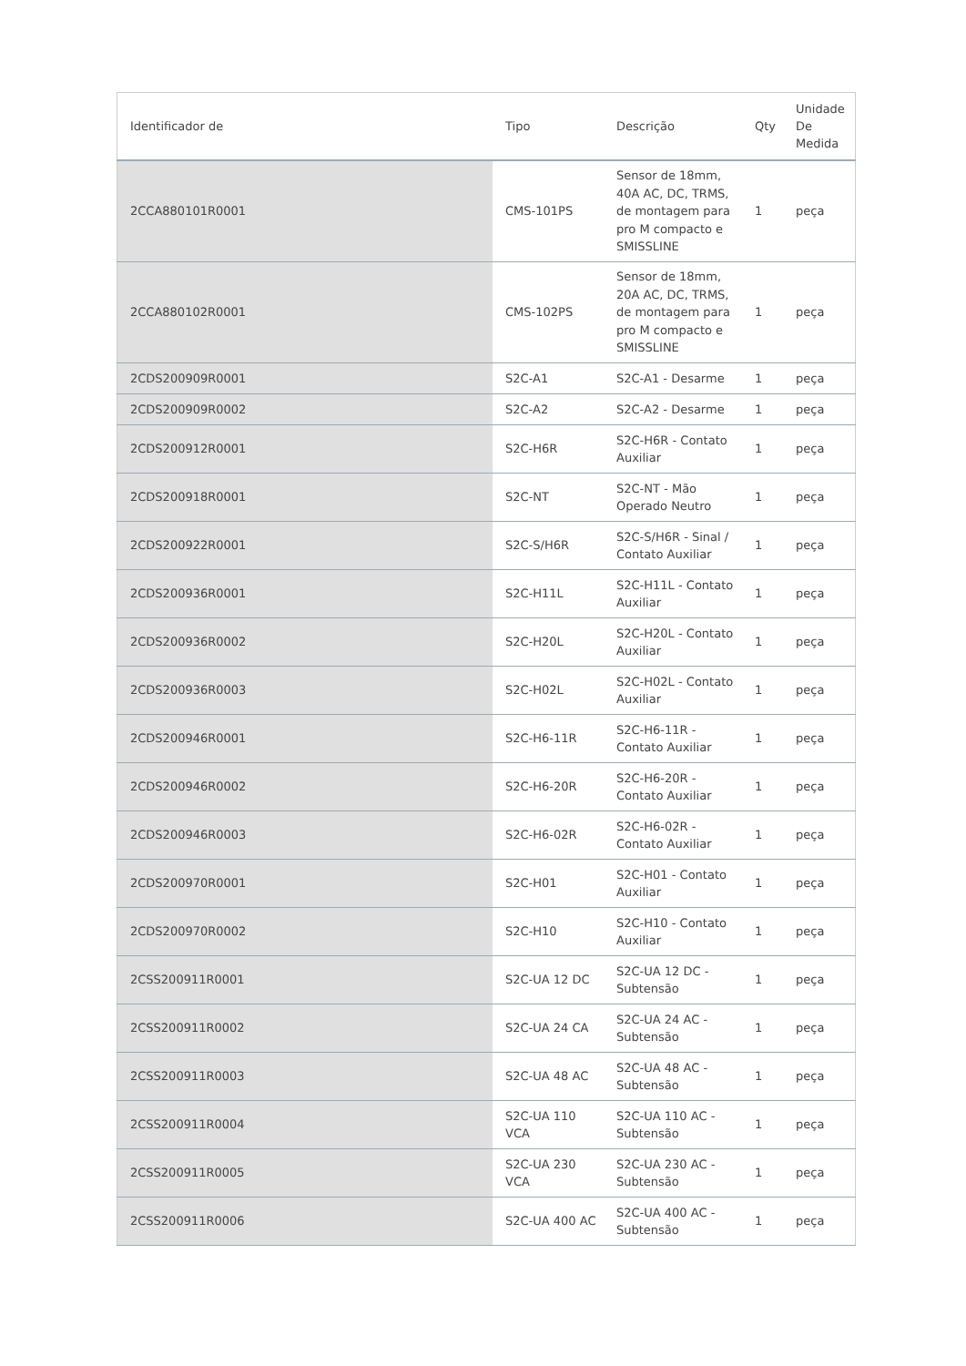| Identificador de | Tipo | Descrição | Qty | Unidade De Medida |
| --- | --- | --- | --- | --- |
| 2CCA880101R0001 | CMS-101PS | Sensor de 18mm, 40A AC, DC, TRMS, de montagem para pro M compacto e SMISSLINE | 1 | peça |
| 2CCA880102R0001 | CMS-102PS | Sensor de 18mm, 20A AC, DC, TRMS, de montagem para pro M compacto e SMISSLINE | 1 | peça |
| 2CDS200909R0001 | S2C-A1 | S2C-A1 - Desarme | 1 | peça |
| 2CDS200909R0002 | S2C-A2 | S2C-A2 - Desarme | 1 | peça |
| 2CDS200912R0001 | S2C-H6R | S2C-H6R - Contato Auxiliar | 1 | peça |
| 2CDS200918R0001 | S2C-NT | S2C-NT - Mão Operado Neutro | 1 | peça |
| 2CDS200922R0001 | S2C-S/H6R | S2C-S/H6R - Sinal / Contato Auxiliar | 1 | peça |
| 2CDS200936R0001 | S2C-H11L | S2C-H11L - Contato Auxiliar | 1 | peça |
| 2CDS200936R0002 | S2C-H20L | S2C-H20L - Contato Auxiliar | 1 | peça |
| 2CDS200936R0003 | S2C-H02L | S2C-H02L - Contato Auxiliar | 1 | peça |
| 2CDS200946R0001 | S2C-H6-11R | S2C-H6-11R - Contato Auxiliar | 1 | peça |
| 2CDS200946R0002 | S2C-H6-20R | S2C-H6-20R - Contato Auxiliar | 1 | peça |
| 2CDS200946R0003 | S2C-H6-02R | S2C-H6-02R - Contato Auxiliar | 1 | peça |
| 2CDS200970R0001 | S2C-H01 | S2C-H01 - Contato Auxiliar | 1 | peça |
| 2CDS200970R0002 | S2C-H10 | S2C-H10 - Contato Auxiliar | 1 | peça |
| 2CSS200911R0001 | S2C-UA 12 DC | S2C-UA 12 DC - Subtensão | 1 | peça |
| 2CSS200911R0002 | S2C-UA 24 CA | S2C-UA 24 AC - Subtensão | 1 | peça |
| 2CSS200911R0003 | S2C-UA 48 AC | S2C-UA 48 AC - Subtensão | 1 | peça |
| 2CSS200911R0004 | S2C-UA 110 VCA | S2C-UA 110 AC - Subtensão | 1 | peça |
| 2CSS200911R0005 | S2C-UA 230 VCA | S2C-UA 230 AC - Subtensão | 1 | peça |
| 2CSS200911R0006 | S2C-UA 400 AC | S2C-UA 400 AC - Subtensão | 1 | peça |